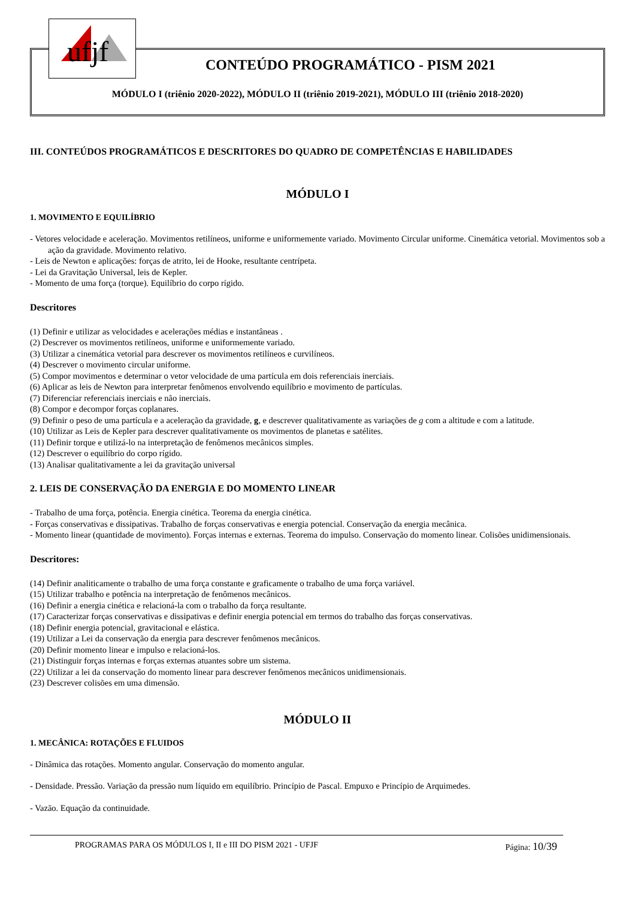ufjf
CONTEÚDO PROGRAMÁTICO - PISM 2021
MÓDULO I (triênio 2020-2022), MÓDULO II (triênio 2019-2021), MÓDULO III (triênio 2018-2020)
III. CONTEÚDOS PROGRAMÁTICOS E DESCRITORES DO QUADRO DE COMPETÊNCIAS E HABILIDADES
MÓDULO I
1. MOVIMENTO E EQUILÍBRIO
- Vetores velocidade e aceleração. Movimentos retilíneos, uniforme e uniformemente variado. Movimento Circular uniforme. Cinemática vetorial. Movimentos sob a ação da gravidade. Movimento relativo.
- Leis de Newton e aplicações: forças de atrito, lei de Hooke, resultante centrípeta.
- Lei da Gravitação Universal, leis de Kepler.
- Momento de uma força (torque). Equilíbrio do corpo rígido.
Descritores
(1) Definir e utilizar as velocidades e acelerações médias e instantâneas .
(2) Descrever os movimentos retilíneos, uniforme e uniformemente variado.
(3) Utilizar a cinemática vetorial para descrever os movimentos retilíneos e curvilíneos.
(4) Descrever o movimento circular uniforme.
(5) Compor movimentos e determinar o vetor velocidade de uma partícula em dois referenciais inerciais.
(6) Aplicar as leis de Newton para interpretar fenômenos envolvendo equilíbrio e movimento de partículas.
(7) Diferenciar referenciais inerciais e não inerciais.
(8) Compor e decompor forças coplanares.
(9) Definir o peso de uma partícula e a aceleração da gravidade, g, e descrever qualitativamente as variações de g com a altitude e com a latitude.
(10) Utilizar as Leis de Kepler para descrever qualitativamente os movimentos de planetas e satélites.
(11) Definir torque e utilizá-lo na interpretação de fenômenos mecânicos simples.
(12) Descrever o equilíbrio do corpo rígido.
(13) Analisar qualitativamente a lei da gravitação universal
2. LEIS DE CONSERVAÇÃO DA ENERGIA E DO MOMENTO LINEAR
- Trabalho de uma força, potência. Energia cinética. Teorema da energia cinética.
- Forças conservativas e dissipativas. Trabalho de forças conservativas e energia potencial. Conservação da energia mecânica.
- Momento linear (quantidade de movimento). Forças internas e externas. Teorema do impulso. Conservação do momento linear. Colisões unidimensionais.
Descritores:
(14) Definir analiticamente o trabalho de uma força constante e graficamente o trabalho de uma força variável.
(15) Utilizar trabalho e potência na interpretação de fenômenos mecânicos.
(16) Definir a energia cinética e relacioná-la com o trabalho da força resultante.
(17) Caracterizar forças conservativas e dissipativas e definir energia potencial em termos do trabalho das forças conservativas.
(18) Definir energia potencial, gravitacional e elástica.
(19) Utilizar a Lei da conservação da energia para descrever fenômenos mecânicos.
(20) Definir momento linear e impulso e relacioná-los.
(21) Distinguir forças internas e forças externas atuantes sobre um sistema.
(22) Utilizar a lei da conservação do momento linear para descrever fenômenos mecânicos unidimensionais.
(23) Descrever colisões em uma dimensão.
MÓDULO II
1. MECÂNICA: ROTAÇÕES E FLUIDOS
- Dinâmica das rotações. Momento angular. Conservação do momento angular.
- Densidade. Pressão. Variação da pressão num líquido em equilíbrio. Princípio de Pascal. Empuxo e Princípio de Arquimedes.
- Vazão. Equação da continuidade.
PROGRAMAS PARA OS MÓDULOS I, II e III DO PISM 2021 - UFJF Página: 10/39